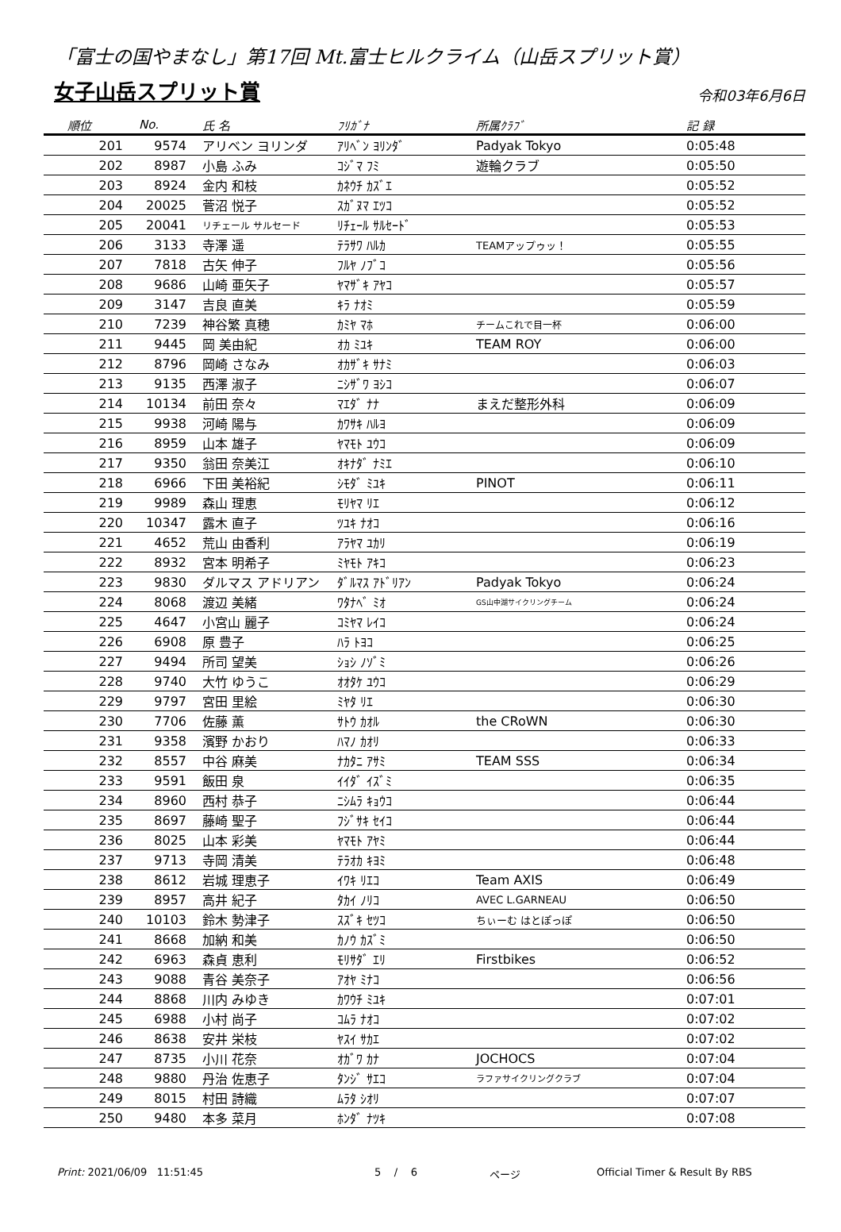「富士の国やまなし」第17回 Mt.富士ヒルクライム（山岳スプリット賞）
女子山岳スプリット賞
令和03年6月6日
| 順位 | No. | 氏 名 | ﾌﾘｶﾞﾅ | 所属ｸﾗﾌﾞ | 記 録 |
| --- | --- | --- | --- | --- | --- |
| 201 | 9574 | アリベン ヨリンダ | ｱﾘﾍﾞﾝ ﾖﾘﾝﾀﾞ | Padyak Tokyo | 0:05:48 |
| 202 | 8987 | 小島 ふみ | ｺｼﾞﾏ ﾌﾐ | 遊輪クラブ | 0:05:50 |
| 203 | 8924 | 金内 和枝 | ｶﾈｳﾁ ｶｽﾞｴ | | 0:05:52 |
| 204 | 20025 | 菅沼 悦子 | ｽｶﾞﾇﾏ ｴﾂｺ | | 0:05:52 |
| 205 | 20041 | リチェール サルセード | ﾘﾁｪｰﾙ ｻﾙｾｰﾄﾞ | | 0:05:53 |
| 206 | 3133 | 寺澤 遥 | ﾃﾗｻﾜ ﾊﾙｶ | TEAMアップゥッ！ | 0:05:55 |
| 207 | 7818 | 古矢 伸子 | ﾌﾙﾔ ﾉﾌﾞｺ | | 0:05:56 |
| 208 | 9686 | 山崎 亜矢子 | ﾔﾏｻﾞｷ ｱﾔｺ | | 0:05:57 |
| 209 | 3147 | 吉良 直美 | ｷﾗ ﾅｵﾐ | | 0:05:59 |
| 210 | 7239 | 神谷繁 真穂 | ｶﾐﾔ ﾏﾎ | チームこれで目一杯 | 0:06:00 |
| 211 | 9445 | 岡 美由紀 | ｵｶ ﾐﾕｷ | TEAM ROY | 0:06:00 |
| 212 | 8796 | 岡崎 さなみ | ｵｶｻﾞｷ ｻﾅﾐ | | 0:06:03 |
| 213 | 9135 | 西澤 淑子 | ﾆｼｻﾞﾜ ﾖｼｺ | | 0:06:07 |
| 214 | 10134 | 前田 奈々 | ﾏｴﾀﾞ ﾅﾅ | まえだ整形外科 | 0:06:09 |
| 215 | 9938 | 河崎 陽与 | ｶﾜｻｷ ﾊﾙﾖ | | 0:06:09 |
| 216 | 8959 | 山本 雄子 | ﾔﾏﾓﾄ ﾕｳｺ | | 0:06:09 |
| 217 | 9350 | 翁田 奈美江 | ｵｷﾅﾀﾞ ﾅﾐｴ | | 0:06:10 |
| 218 | 6966 | 下田 美裕紀 | ｼﾓﾀﾞ ﾐﾕｷ | PINOT | 0:06:11 |
| 219 | 9989 | 森山 理恵 | ﾓﾘﾔﾏ ﾘｴ | | 0:06:12 |
| 220 | 10347 | 露木 直子 | ﾂﾕｷ ﾅｵｺ | | 0:06:16 |
| 221 | 4652 | 荒山 由香利 | ｱﾗﾔﾏ ﾕｶﾘ | | 0:06:19 |
| 222 | 8932 | 宮本 明希子 | ﾐﾔﾓﾄ ｱｷｺ | | 0:06:23 |
| 223 | 9830 | ダルマス アドリアン | ﾀﾞﾙﾏｽ ｱﾄﾞﾘｱﾝ | Padyak Tokyo | 0:06:24 |
| 224 | 8068 | 渡辺 美緒 | ﾜﾀﾅﾍﾞ ﾐｵ | GS山中湖サイクリングチーム | 0:06:24 |
| 225 | 4647 | 小宮山 麗子 | ｺﾐﾔﾏ ﾚｲｺ | | 0:06:24 |
| 226 | 6908 | 原 豊子 | ﾊﾗ ﾄﾖｺ | | 0:06:25 |
| 227 | 9494 | 所司 望美 | ｼｮｼ ﾉｿﾞﾐ | | 0:06:26 |
| 228 | 9740 | 大竹 ゆうこ | ｵｵﾀｹ ﾕｳｺ | | 0:06:29 |
| 229 | 9797 | 宮田 里絵 | ﾐﾔﾀ ﾘｴ | | 0:06:30 |
| 230 | 7706 | 佐藤 薫 | ｻﾄｳ ｶｵﾙ | the CRoWN | 0:06:30 |
| 231 | 9358 | 濱野 かおり | ﾊﾏﾉ ｶｵﾘ | | 0:06:33 |
| 232 | 8557 | 中谷 麻美 | ﾅｶﾀﾆ ｱｻﾐ | TEAM SSS | 0:06:34 |
| 233 | 9591 | 飯田 泉 | ｲｲﾀﾞ ｲｽﾞﾐ | | 0:06:35 |
| 234 | 8960 | 西村 恭子 | ﾆｼﾑﾗ ｷｮｳｺ | | 0:06:44 |
| 235 | 8697 | 藤崎 聖子 | ﾌｼﾞｻｷ ｾｲｺ | | 0:06:44 |
| 236 | 8025 | 山本 彩美 | ﾔﾏﾓﾄ ｱﾔﾐ | | 0:06:44 |
| 237 | 9713 | 寺岡 清美 | ﾃﾗｵｶ ｷﾖﾐ | | 0:06:48 |
| 238 | 8612 | 岩城 理恵子 | ｲﾜｷ ﾘｴｺ | Team AXIS | 0:06:49 |
| 239 | 8957 | 高井 紀子 | ﾀｶｲ ﾉﾘｺ | AVEC L.GARNEAU | 0:06:50 |
| 240 | 10103 | 鈴木 勢津子 | ｽｽﾞｷ ｾﾂｺ | ちぃーむ はとぽっぽ | 0:06:50 |
| 241 | 8668 | 加納 和美 | ｶﾉｳ ｶｽﾞﾐ | | 0:06:50 |
| 242 | 6963 | 森貞 恵利 | ﾓﾘｻﾀﾞ ｴﾘ | Firstbikes | 0:06:52 |
| 243 | 9088 | 青谷 美奈子 | ｱｵﾔ ﾐﾅｺ | | 0:06:56 |
| 244 | 8868 | 川内 みゆき | ｶﾜｳﾁ ﾐﾕｷ | | 0:07:01 |
| 245 | 6988 | 小村 尚子 | ｺﾑﾗ ﾅｵｺ | | 0:07:02 |
| 246 | 8638 | 安井 栄枝 | ﾔｽｲ ｻｶｴ | | 0:07:02 |
| 247 | 8735 | 小川 花奈 | ｵｶﾞﾜ ｶﾅ | JOCHOCS | 0:07:04 |
| 248 | 9880 | 丹治 佐恵子 | ﾀﾝｼﾞ ｻｴｺ | ラファサイクリングクラブ | 0:07:04 |
| 249 | 8015 | 村田 詩織 | ﾑﾗﾀ ｼｵﾘ | | 0:07:07 |
| 250 | 9480 | 本多 菜月 | ﾎﾝﾀﾞ ﾅﾂｷ | | 0:07:08 |
Print: 2021/06/09 11:51:45 5 / 6 ページ Official Timer & Result By RBS